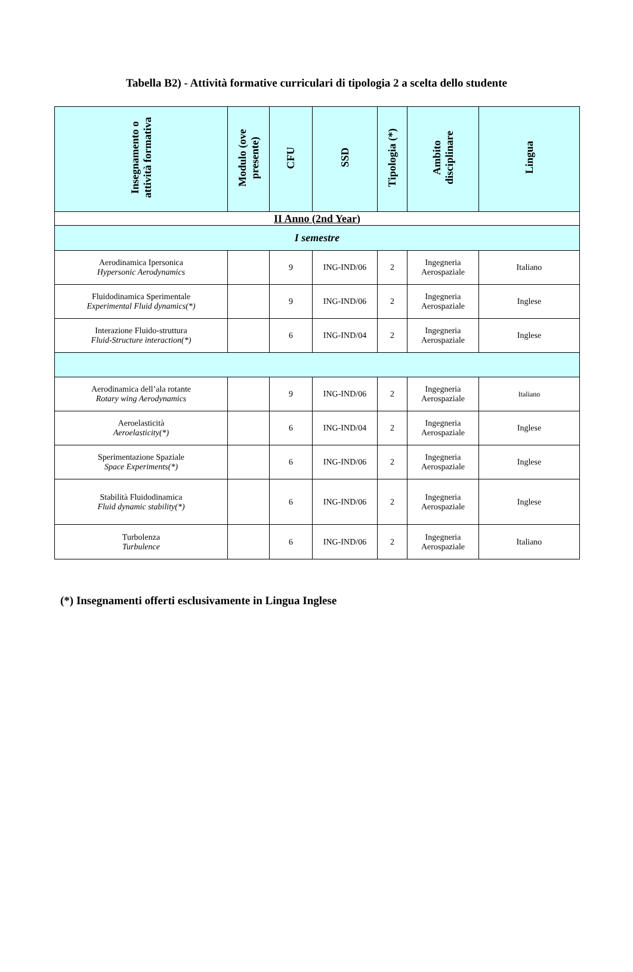Tabella B2) - Attività formative curriculari di tipologia 2 a scelta dello studente
| Insegnamento o attività formativa | Modulo (ove presente) | CFU | SSD | Tipologia (*) | Ambito disciplinare | Lingua |
| --- | --- | --- | --- | --- | --- | --- |
| II Anno (2nd Year) | | | | | | |
| I semestre | | | | | | |
| Aerodinamica Ipersonica Hypersonic Aerodynamics | | 9 | ING-IND/06 | 2 | Ingegneria Aerospaziale | Italiano |
| Fluidodinamica Sperimentale Experimental Fluid dynamics(*) | | 9 | ING-IND/06 | 2 | Ingegneria Aerospaziale | Inglese |
| Interazione Fluido-struttura Fluid-Structure interaction(*) | | 6 | ING-IND/04 | 2 | Ingegneria Aerospaziale | Inglese |
| Aerodinamica dell’ala rotante Rotary wing Aerodynamics | | 9 | ING-IND/06 | 2 | Ingegneria Aerospaziale | Italiano |
| Aeroelasticità Aeroelasticity(*) | | 6 | ING-IND/04 | 2 | Ingegneria Aerospaziale | Inglese |
| Sperimentazione Spaziale Space Experiments(*) | | 6 | ING-IND/06 | 2 | Ingegneria Aerospaziale | Inglese |
| Stabilità Fluidodinamica Fluid dynamic stability(*) | | 6 | ING-IND/06 | 2 | Ingegneria Aerospaziale | Inglese |
| Turbolenza Turbulence | | 6 | ING-IND/06 | 2 | Ingegneria Aerospaziale | Italiano |
(*) Insegnamenti offerti esclusivamente in Lingua Inglese